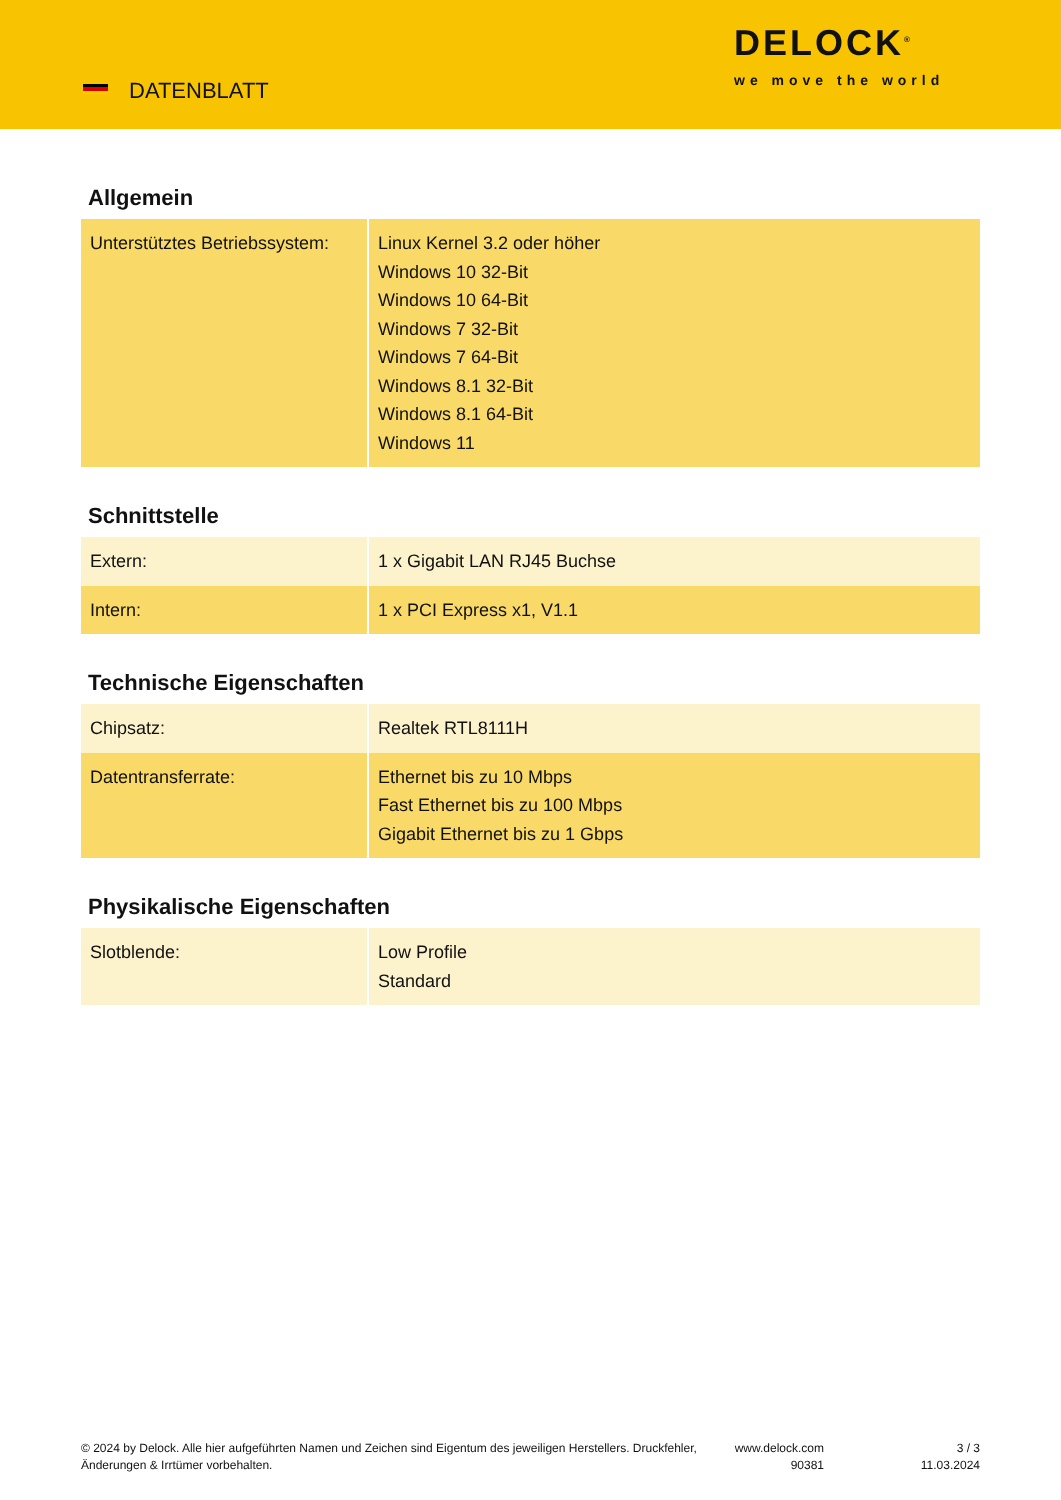DATENBLATT
DELOCK<sup>®</sup>
we move the world
Allgemein
| Unterstütztes Betriebssystem: | Linux Kernel 3.2 oder höher Windows 10 32-Bit Windows 10 64-Bit Windows 7 32-Bit Windows 7 64-Bit Windows 8.1 32-Bit Windows 8.1 64-Bit Windows 11 |
Schnittstelle
| Extern: | 1 x Gigabit LAN RJ45 Buchse |
| Intern: | 1 x PCI Express x1, V1.1 |
Technische Eigenschaften
| Chipsatz: | Realtek RTL8111H |
| Datentransferrate: | Ethernet bis zu 10 Mbps Fast Ethernet bis zu 100 Mbps Gigabit Ethernet bis zu 1 Gbps |
Physikalische Eigenschaften
| Slotblende: | Low Profile Standard |
© 2024 by Delock. Alle hier aufgeführten Namen und Zeichen sind Eigentum des jeweiligen Herstellers. Druckfehler, Änderungen & Irrtümer vorbehalten.
www.delock.com
90381
3 / 3
11.03.2024